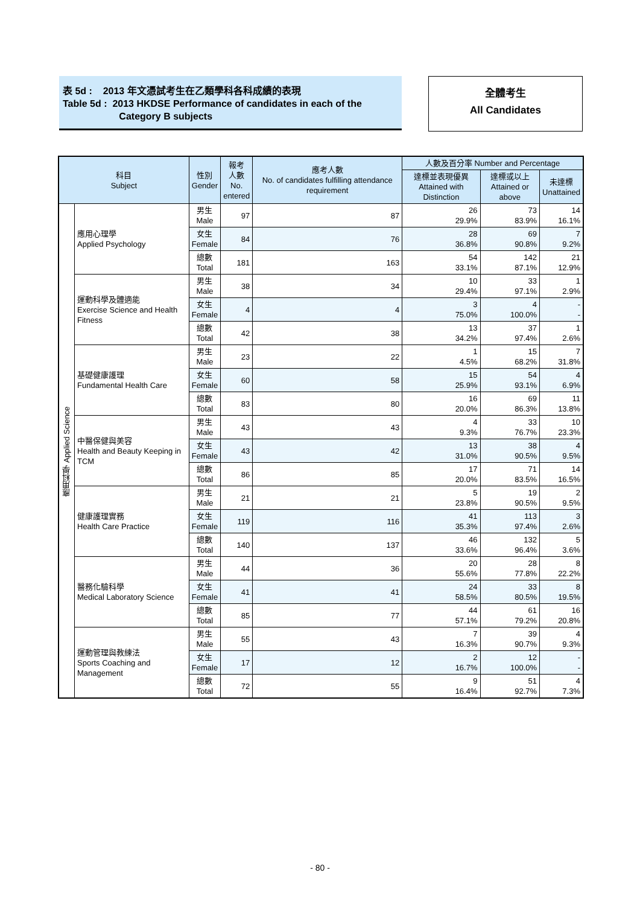表 5d : 2013 年文憑試考生在乙類學科各科成績的表現
Table 5d : 2013 HKDSE Performance of candidates in each of the
Category B subjects
全體考生
All Candidates
| 科目 Subject | | 性別 Gender | 報考 人數 No. entered | 應考人數 No. of candidates fulfilling attendance requirement | 人數及百分率 Number and Percentage | | |
| --- | --- | --- | --- | --- | --- | --- | --- |
| | | | | | 達標並表現優異 Attained with Distinction | 達標或以上 Attained or above | 未達標 Unattained |
| 應用科學 Applied Science | 應用心理學 Applied Psychology | 男生 Male | 97 | 87 | 26 29.9% | 73 83.9% | 14 16.1% |
| | | 女生 Female | 84 | 76 | 28 36.8% | 69 90.8% | 7 9.2% |
| | | 總數 Total | 181 | 163 | 54 33.1% | 142 87.1% | 21 12.9% |
| | 運動科學及體適能 Exercise Science and Health Fitness | 男生 Male | 38 | 34 | 10 29.4% | 33 97.1% | 1 2.9% |
| | | 女生 Female | 4 | 4 | 3 75.0% | 4 100.0% | - - |
| | | 總數 Total | 42 | 38 | 13 34.2% | 37 97.4% | 1 2.6% |
| | 基礎健康護理 Fundamental Health Care | 男生 Male | 23 | 22 | 1 4.5% | 15 68.2% | 7 31.8% |
| | | 女生 Female | 60 | 58 | 15 25.9% | 54 93.1% | 4 6.9% |
| | | 總數 Total | 83 | 80 | 16 20.0% | 69 86.3% | 11 13.8% |
| | 中醫保健與美容 Health and Beauty Keeping in TCM | 男生 Male | 43 | 43 | 4 9.3% | 33 76.7% | 10 23.3% |
| | | 女生 Female | 43 | 42 | 13 31.0% | 38 90.5% | 4 9.5% |
| | | 總數 Total | 86 | 85 | 17 20.0% | 71 83.5% | 14 16.5% |
| | 健康護理實務 Health Care Practice | 男生 Male | 21 | 21 | 5 23.8% | 19 90.5% | 2 9.5% |
| | | 女生 Female | 119 | 116 | 41 35.3% | 113 97.4% | 3 2.6% |
| | | 總數 Total | 140 | 137 | 46 33.6% | 132 96.4% | 5 3.6% |
| | 醫務化驗科學 Medical Laboratory Science | 男生 Male | 44 | 36 | 20 55.6% | 28 77.8% | 8 22.2% |
| | | 女生 Female | 41 | 41 | 24 58.5% | 33 80.5% | 8 19.5% |
| | | 總數 Total | 85 | 77 | 44 57.1% | 61 79.2% | 16 20.8% |
| | 運動管理與教練法 Sports Coaching and Management | 男生 Male | 55 | 43 | 7 16.3% | 39 90.7% | 4 9.3% |
| | | 女生 Female | 17 | 12 | 2 16.7% | 12 100.0% | - - |
| | | 總數 Total | 72 | 55 | 9 16.4% | 51 92.7% | 4 7.3% |
- 80 -